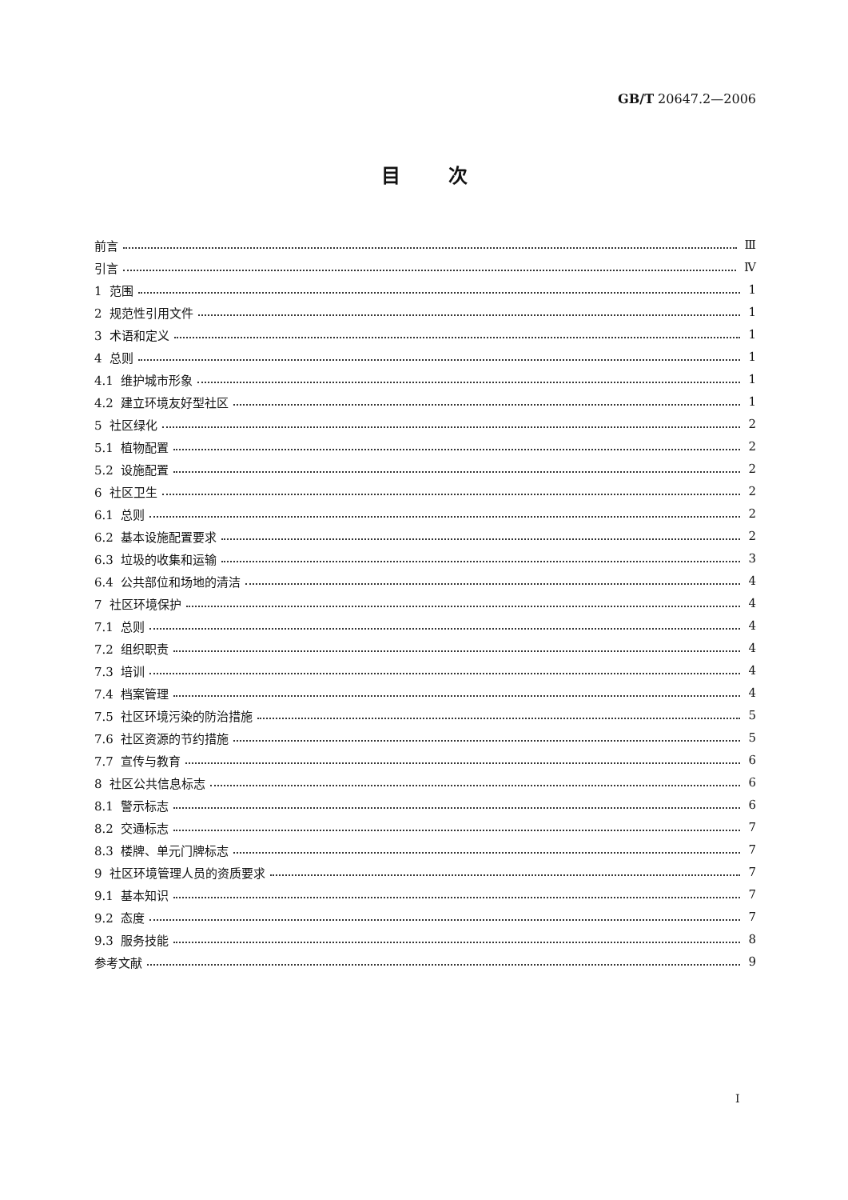GB/T 20647.2—2006
目次
前言 Ⅲ
引言 Ⅳ
1 范围 1
2 规范性引用文件 1
3 术语和定义 1
4 总则 1
4.1 维护城市形象 1
4.2 建立环境友好型社区 1
5 社区绿化 2
5.1 植物配置 2
5.2 设施配置 2
6 社区卫生 2
6.1 总则 2
6.2 基本设施配置要求 2
6.3 垃圾的收集和运输 3
6.4 公共部位和场地的清洁 4
7 社区环境保护 4
7.1 总则 4
7.2 组织职责 4
7.3 培训 4
7.4 档案管理 4
7.5 社区环境污染的防治措施 5
7.6 社区资源的节约措施 5
7.7 宣传与教育 6
8 社区公共信息标志 6
8.1 警示标志 6
8.2 交通标志 7
8.3 楼牌、单元门牌标志 7
9 社区环境管理人员的资质要求 7
9.1 基本知识 7
9.2 态度 7
9.3 服务技能 8
参考文献 9
Ⅰ